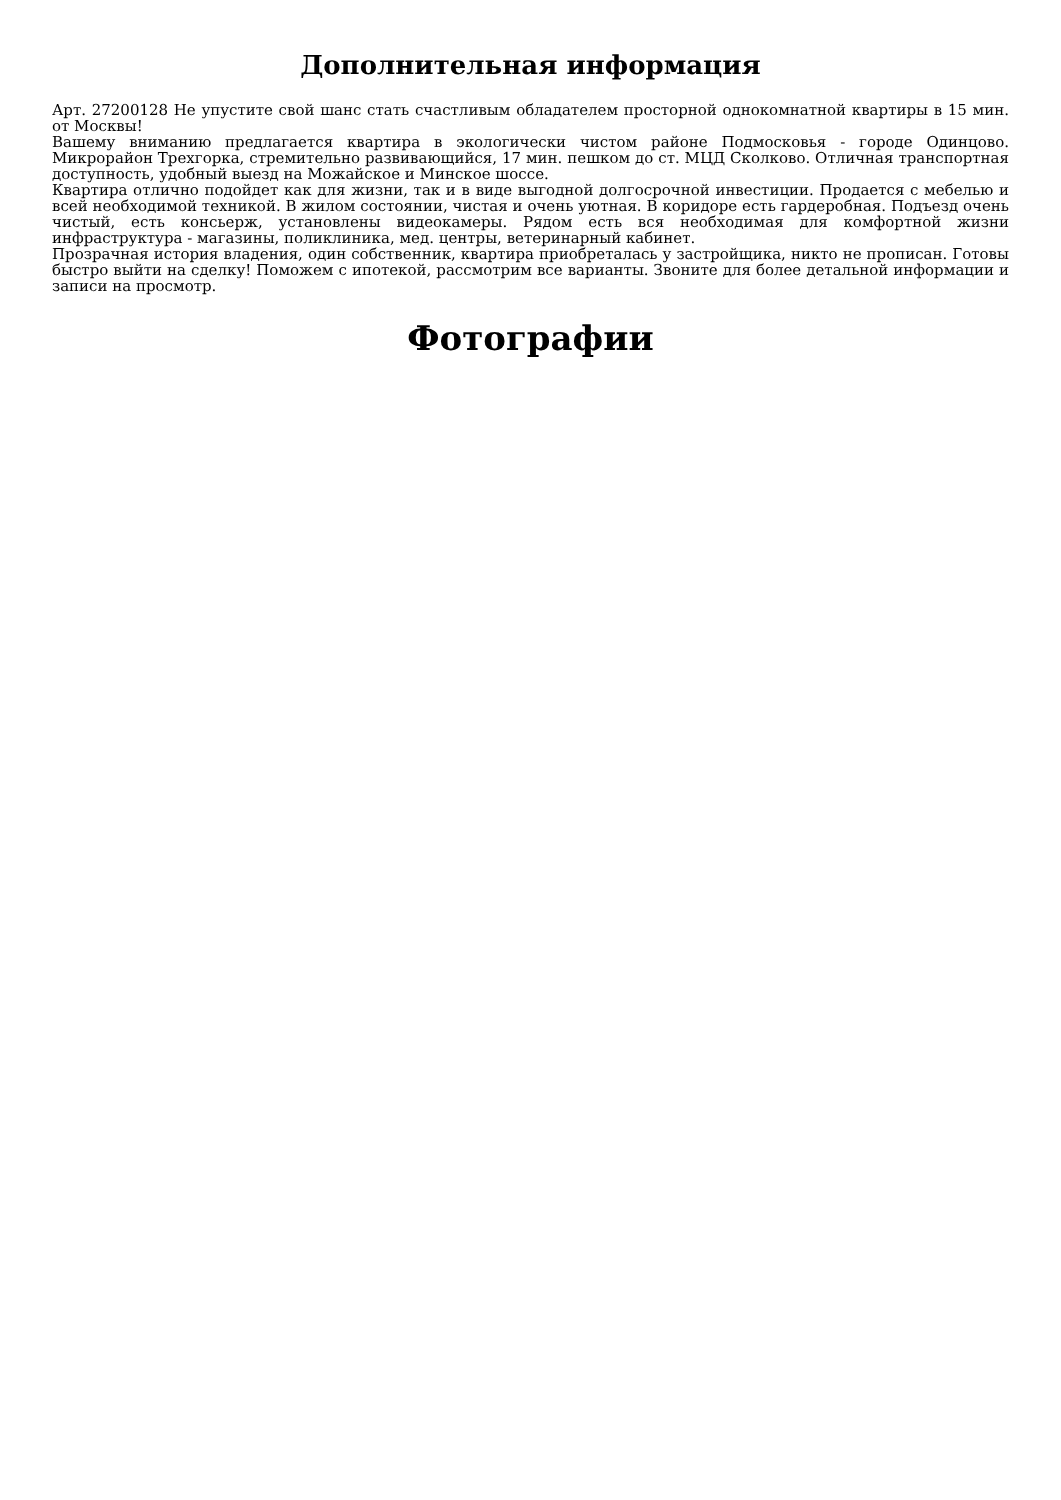Дополнительная информация
Арт. 27200128 Не упустите свой шанс стать счастливым обладателем просторной однокомнатной квартиры в 15 мин. от Москвы!
Вашему вниманию предлагается квартира в экологически чистом районе Подмосковья - городе Одинцово. Микрорайон Трехгорка, стремительно развивающийся, 17 мин. пешком до ст. МЦД Сколково. Отличная транспортная доступность, удобный выезд на Можайское и Минское шоссе.
Квартира отлично подойдет как для жизни, так и в виде выгодной долгосрочной инвестиции. Продается с мебелью и всей необходимой техникой. В жилом состоянии, чистая и очень уютная. В коридоре есть гардеробная. Подъезд очень чистый, есть консьерж, установлены видеокамеры. Рядом есть вся необходимая для комфортной жизни инфраструктура - магазины, поликлиника, мед. центры, ветеринарный кабинет.
Прозрачная история владения, один собственник, квартира приобреталась у застройщика, никто не прописан. Готовы быстро выйти на сделку! Поможем с ипотекой, рассмотрим все варианты. Звоните для более детальной информации и записи на просмотр.
Фотографии